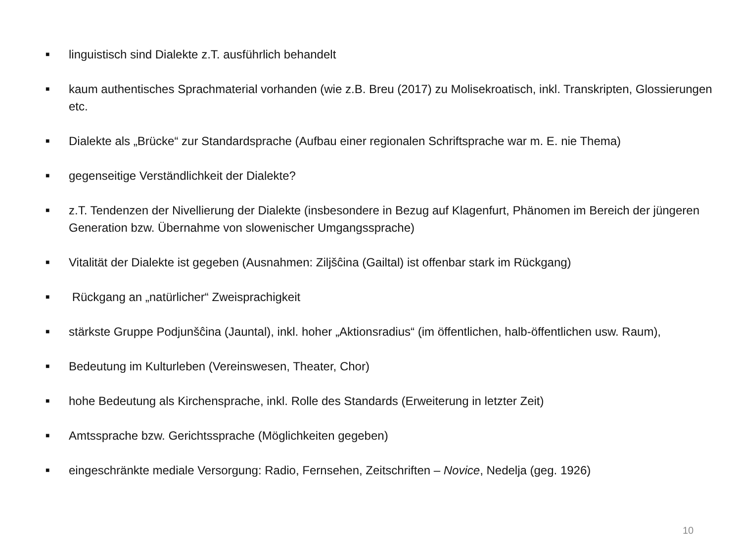■ linguistisch sind Dialekte z.T. ausführlich behandelt
■ kaum authentisches Sprachmaterial vorhanden (wie z.B. Breu (2017) zu Molisekroatisch, inkl. Transkripten, Glossierungen etc.
■ Dialekte als „Brücke“ zur Standardsprache (Aufbau einer regionalen Schriftsprache war m. E. nie Thema)
■ gegenseitige Verständlichkeit der Dialekte?
■ z.T. Tendenzen der Nivellierung der Dialekte (insbesondere in Bezug auf Klagenfurt, Phänomen im Bereich der jüngeren Generation bzw. Übernahme von slowenischer Umgangssprache)
■ Vitalität der Dialekte ist gegeben (Ausnahmen: Ziljšĉina (Gailtal) ist offenbar stark im Rückgang)
■ Rückgang an „natürlicher“ Zweisprachigkeit
■ stärkste Gruppe Podjunšĉina (Jauntal), inkl. hoher „Aktionsradius“ (im öffentlichen, halb-öffentlichen usw. Raum),
■ Bedeutung im Kulturleben (Vereinswesen, Theater, Chor)
■ hohe Bedeutung als Kirchensprache, inkl. Rolle des Standards (Erweiterung in letzter Zeit)
■ Amtssprache bzw. Gerichtssprache (Möglichkeiten gegeben)
■ eingeschränkte mediale Versorgung: Radio, Fernsehen, Zeitschriften – Novice, Nedelja (geg. 1926)
10